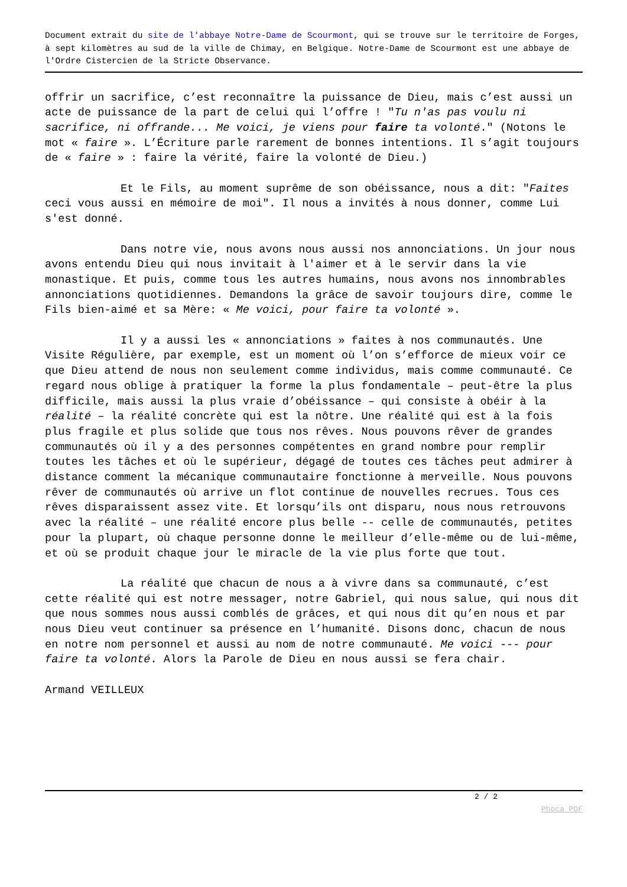Document extrait du site de l'abbaye Notre-Dame de Scourmont, qui se trouve sur le territoire de Forges, à sept kilomètres au sud de la ville de Chimay, en Belgique. Notre-Dame de Scourmont est une abbaye de l'Ordre Cistercien de la Stricte Observance.
offrir un sacrifice, c’est reconnaître la puissance de Dieu, mais c’est aussi un acte de puissance de la part de celui qui l’offre ! "Tu n'as pas voulu ni sacrifice, ni offrande... Me voici, je viens pour faire ta volonté." (Notons le mot « faire ». L’Écriture parle rarement de bonnes intentions. Il s’agit toujours de « faire » : faire la vérité, faire la volonté de Dieu.)
Et le Fils, au moment suprême de son obéissance, nous a dit: "Faites ceci vous aussi en mémoire de moi". Il nous a invités à nous donner, comme Lui s'est donné.
Dans notre vie, nous avons nous aussi nos annonciations. Un jour nous avons entendu Dieu qui nous invitait à l'aimer et à le servir dans la vie monastique. Et puis, comme tous les autres humains, nous avons nos innombrables annonciations quotidiennes. Demandons la grâce de savoir toujours dire, comme le Fils bien-aimé et sa Mère: « Me voici, pour faire ta volonté ».
Il y a aussi les « annonciations » faites à nos communautés. Une Visite Régulière, par exemple, est un moment où l’on s’efforce de mieux voir ce que Dieu attend de nous non seulement comme individus, mais comme communauté. Ce regard nous oblige à pratiquer la forme la plus fondamentale – peut-être la plus difficile, mais aussi la plus vraie d’obéissance – qui consiste à obéir à la réalité – la réalité concrète qui est la nôtre. Une réalité qui est à la fois plus fragile et plus solide que tous nos rêves. Nous pouvons rêver de grandes communautés où il y a des personnes compétentes en grand nombre pour remplir toutes les tâches et où le supérieur, dégagé de toutes ces tâches peut admirer à distance comment la mécanique communautaire fonctionne à merveille. Nous pouvons rêver de communautés où arrive un flot continue de nouvelles recrues. Tous ces rêves disparaissent assez vite. Et lorsqu’ils ont disparu, nous nous retrouvons avec la réalité – une réalité encore plus belle -- celle de communautés, petites pour la plupart, où chaque personne donne le meilleur d’elle-même ou de lui-même, et où se produit chaque jour le miracle de la vie plus forte que tout.
La réalité que chacun de nous a à vivre dans sa communauté, c’est cette réalité qui est notre messager, notre Gabriel, qui nous salue, qui nous dit que nous sommes nous aussi comblés de grâces, et qui nous dit qu’en nous et par nous Dieu veut continuer sa présence en l’humanité. Disons donc, chacun de nous en notre nom personnel et aussi au nom de notre communauté. Me voici --- pour faire ta volonté. Alors la Parole de Dieu en nous aussi se fera chair.
Armand VEILLEUX
2 / 2
Phoca PDF